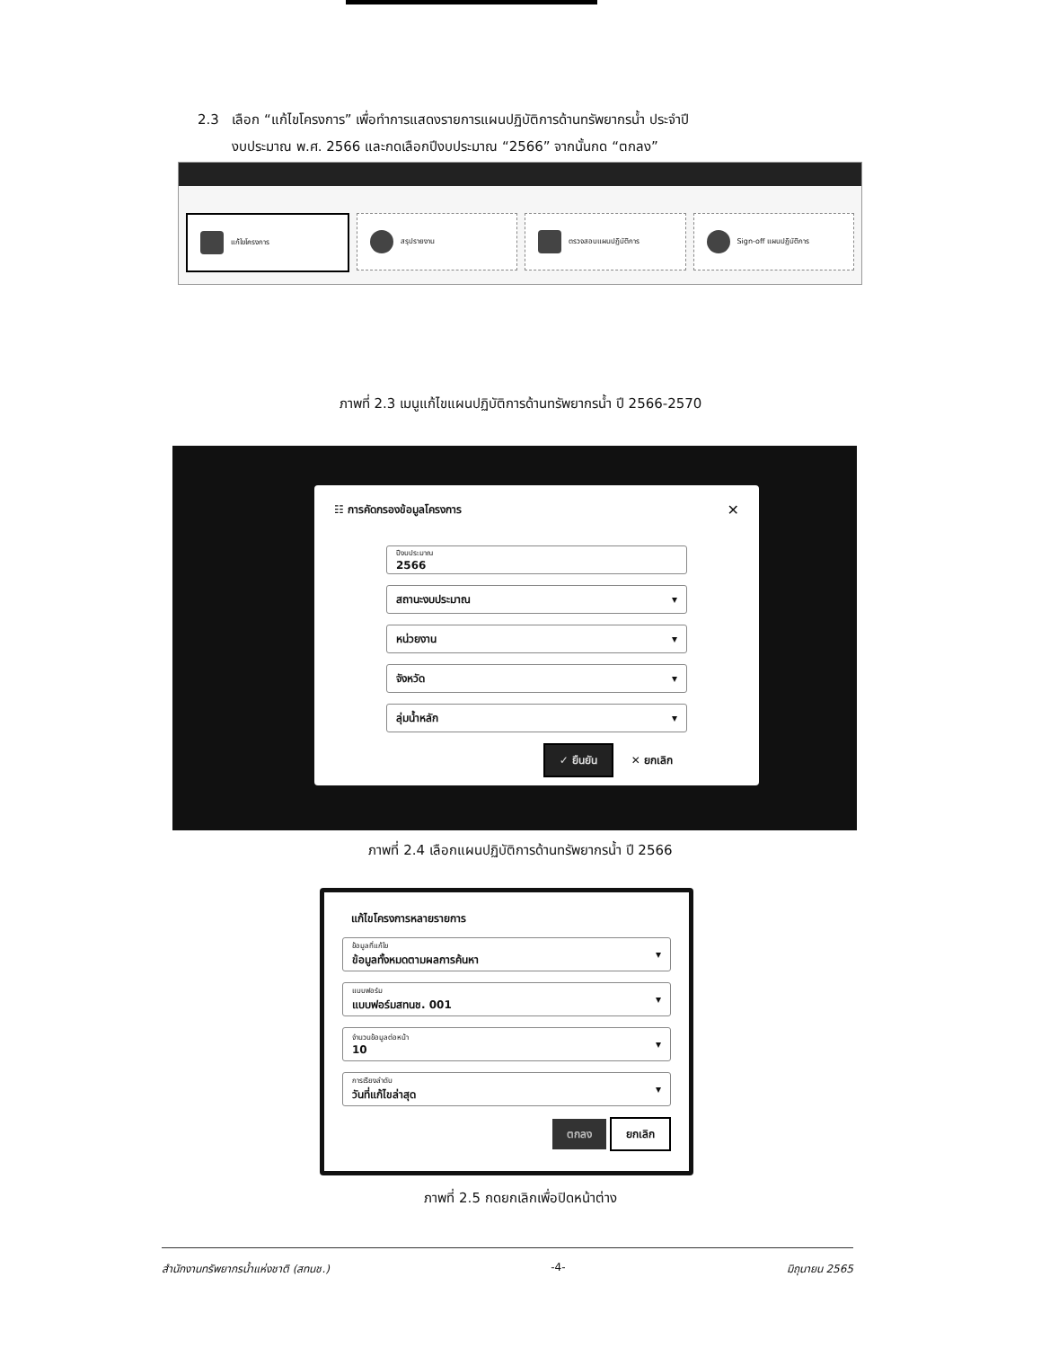2.3 เลือก “แก้ไขโครงการ” เพื่อทำการแสดงรายการแผนปฏิบัติการด้านทรัพยากรน้ำ ประจำปี
งบประมาณ พ.ศ. 2566 และกดเลือกปีงบประมาณ “2566” จากนั้นกด “ตกลง”
แก้ไขโครงการ สรุปรายงาน ตรวจสอบแผนปฏิบัติการ Sign-off แผนปฏิบัติการ
ภาพที่ 2.3 เมนูแก้ไขแผนปฏิบัติการด้านทรัพยากรน้ำ ปี 2566-2570
☷ การคัดกรองข้อมูลโครงการ ✕
ปีงบประมาณ
2566
สถานะงบประมาณ ▾
หน่วยงาน ▾
จังหวัด ▾
ลุ่มน้ำหลัก ▾
✓ ยืนยัน ✕ ยกเลิก
ภาพที่ 2.4 เลือกแผนปฏิบัติการด้านทรัพยากรน้ำ ปี 2566
แก้ไขโครงการหลายรายการ
ข้อมูลที่แก้ไข
ข้อมูลทั้งหมดตามผลการค้นหา ▾
แบบฟอร์ม
แบบฟอร์มสทนช. 001 ▾
จำนวนข้อมูลต่อหน้า
10 ▾
การเรียงลำดับ
วันที่แก้ไขล่าสุด ▾
ตกลง ยกเลิก
ภาพที่ 2.5 กดยกเลิกเพื่อปิดหน้าต่าง
สำนักงานทรัพยากรน้ำแห่งชาติ (สทนช.) -4- มิถุนายน 2565